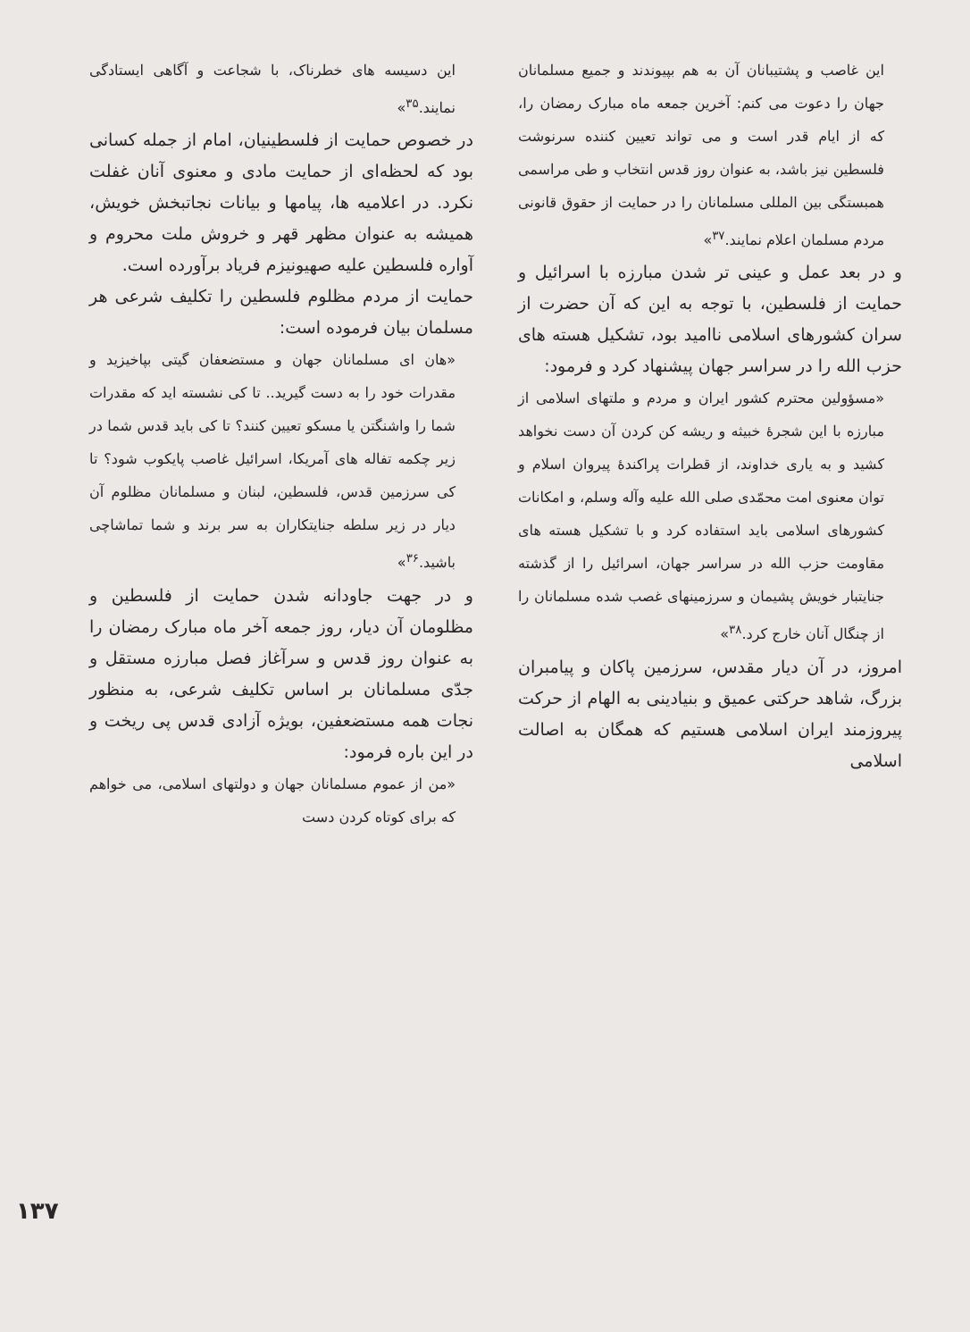این دسیسه های خطرناک، با شجاعت و آگاهی ایستادگی نمایند.<sup>۳۵</sup>»
در خصوص حمایت از فلسطینیان، امام از جمله کسانی بود که لحظه‌ای از حمایت مادی و معنوی آنان غفلت نکرد. در اعلامیه ها، پیامها و بیانات نجاتبخش خویش، همیشه به عنوان مظهر قهر و خروش ملت محروم و آواره فلسطین علیه صهیونیزم فریاد برآورده است.
حمایت از مردم مظلوم فلسطین را تکلیف شرعی هر مسلمان بیان فرموده است:
«هان ای مسلمانان جهان و مستضعفان گیتی بپاخیزید و مقدرات خود را به دست گیرید.. تا کی نشسته اید که مقدرات شما را واشنگتن یا مسکو تعیین کنند؟ تا کی باید قدس شما در زیر چکمه تفاله های آمریکا، اسرائیل غاصب پایکوب شود؟ تا کی سرزمین قدس، فلسطین، لبنان و مسلمانان مظلوم آن دیار در زیر سلطه جنایتکاران به سر برند و شما تماشاچی باشید.<sup>۳۶</sup>»
و در جهت جاودانه شدن حمایت از فلسطین و مظلومان آن دیار، روز جمعه آخر ماه مبارک رمضان را به عنوان روز قدس و سرآغاز فصل مبارزه مستقل و جدّی مسلمانان بر اساس تکلیف شرعی، به منظور نجات همه مستضعفین، بویژه آزادی قدس پی ریخت و در این باره فرمود:
«من از عموم مسلمانان جهان و دولتهای اسلامی، می خواهم که برای کوتاه کردن دست
این غاصب و پشتیبانان آن به هم بپیوندند و جمیع مسلمانان جهان را دعوت می کنم: آخرین جمعه ماه مبارک رمضان را، که از ایام قدر است و می تواند تعیین کننده سرنوشت فلسطین نیز باشد، به عنوان روز قدس انتخاب و طی مراسمی همبستگی بین المللی مسلمانان را در حمایت از حقوق قانونی مردم مسلمان اعلام نمایند.<sup>۳۷</sup>»
و در بعد عمل و عینی تر شدن مبارزه با اسرائیل و حمایت از فلسطین، با توجه به این که آن حضرت از سران کشورهای اسلامی ناامید بود، تشکیل هسته های حزب الله را در سراسر جهان پیشنهاد کرد و فرمود:
«مسؤولین محترم کشور ایران و مردم و ملتهای اسلامی از مبارزه با این شجرهٔ خبیثه و ریشه کن کردن آن دست نخواهد کشید و به یاری خداوند، از قطرات پراکندهٔ پیروان اسلام و توان معنوی امت محمّدی صلی الله علیه وآله وسلم، و امکانات کشورهای اسلامی باید استفاده کرد و با تشکیل هسته های مقاومت حزب الله در سراسر جهان، اسرائیل را از گذشته جنایتبار خویش پشیمان و سرزمینهای غصب شده مسلمانان را از چنگال آنان خارج کرد.<sup>۳۸</sup>»
امروز، در آن دیار مقدس، سرزمین پاکان و پیامبران بزرگ، شاهد حرکتی عمیق و بنیادینی به الهام از حرکت پیروزمند ایران اسلامی هستیم که همگان به اصالت اسلامی
۱۳۷